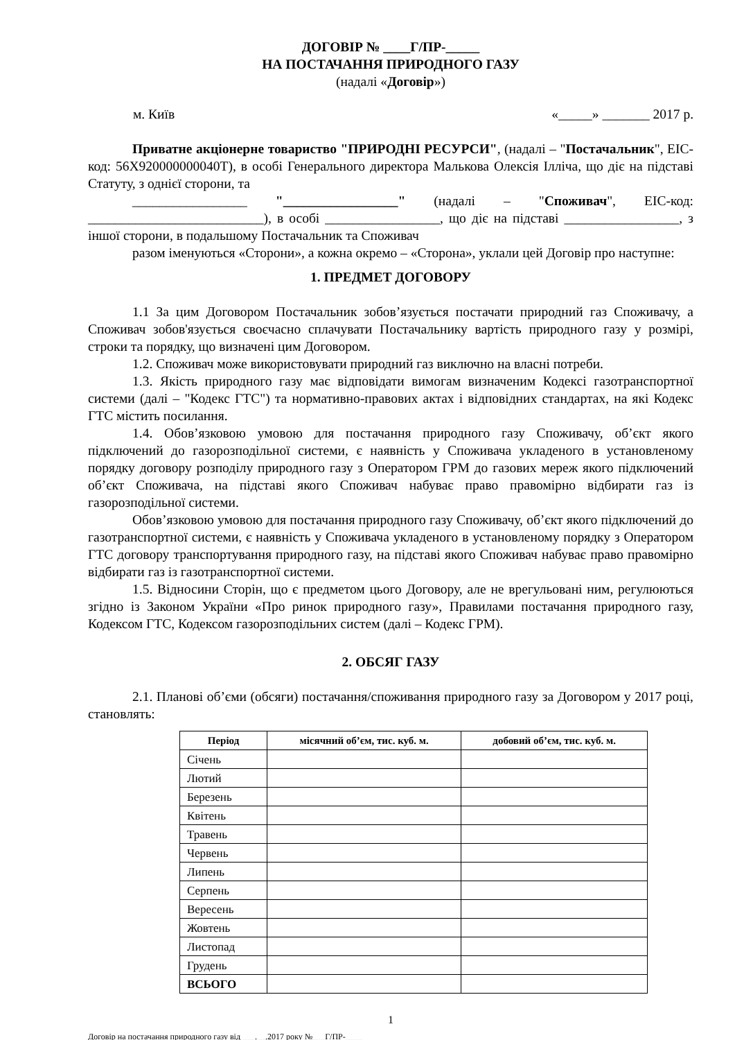ДОГОВІР № ____Г/ПР-_____
НА ПОСТАЧАННЯ ПРИРОДНОГО ГАЗУ
(надалі «Договір»)
м. Київ «_____» _______ 2017 р.
Приватне акціонерне товариство "ПРИРОДНІ РЕСУРСИ", (надалі – "Постачальник", ЕІС-код: 56Х920000000040Т), в особі Генерального директора Малькова Олексія Ілліча, що діє на підставі Статуту, з однієї сторони, та
_________________ "_________________" (надалі – "Споживач", ЕІС-код: __________________________), в особі _________________, що діє на підставі _________________, з іншої сторони, в подальшому Постачальник та Споживач
разом іменуються «Сторони», а кожна окремо – «Сторона», уклали цей Договір про наступне:
1. ПРЕДМЕТ ДОГОВОРУ
1.1 За цим Договором Постачальник зобов’язується постачати природний газ Споживачу, а Споживач зобов'язується своєчасно сплачувати Постачальнику вартість природного газу у розмірі, строки та порядку, що визначені цим Договором.
1.2. Споживач може використовувати природний газ виключно на власні потреби.
1.3. Якість природного газу має відповідати вимогам визначеним Кодексі газотранспортної системи (далі – "Кодекс ГТС") та нормативно-правових актах і відповідних стандартах, на які Кодекс ГТС містить посилання.
1.4. Обов’язковою умовою для постачання природного газу Споживачу, об’єкт якого підключений до газорозподільної системи, є наявність у Споживача укладеного в установленому порядку договору розподілу природного газу з Оператором ГРМ до газових мереж якого підключений об’єкт Споживача, на підставі якого Споживач набуває право правомірно відбирати газ із газорозподільної системи.
Обов’язковою умовою для постачання природного газу Споживачу, об’єкт якого підключений до газотранспортної системи, є наявність у Споживача укладеного в установленому порядку з Оператором ГТС договору транспортування природного газу, на підставі якого Споживач набуває право правомірно відбирати газ із газотранспортної системи.
1.5. Відносини Сторін, що є предметом цього Договору, але не врегульовані ним, регулюються згідно із Законом України «Про ринок природного газу», Правилами постачання природного газу, Кодексом ГТС, Кодексом газорозподільних систем (далі – Кодекс ГРМ).
2. ОБСЯГ ГАЗУ
2.1. Планові об’єми (обсяги) постачання/споживання природного газу за Договором у 2017 році, становлять:
| Період | місячний об’єм, тис. куб. м. | добовий об’єм, тис. куб. м. |
| --- | --- | --- |
| Січень | | |
| Лютий | | |
| Березень | | |
| Квітень | | |
| Травень | | |
| Червень | | |
| Липень | | |
| Серпень | | |
| Вересень | | |
| Жовтень | | |
| Листопад | | |
| Грудень | | |
| ВСЬОГО | | |
1
Договір на постачання природного газу від ___.__.2017 року №___Г/ПР-____